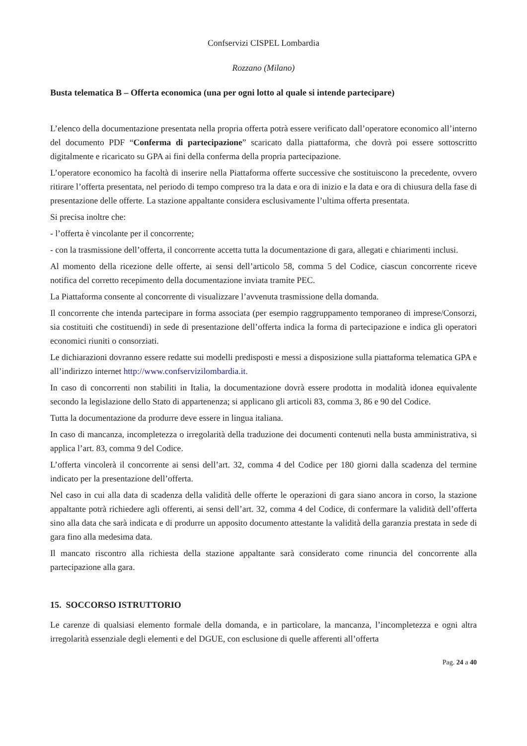Confservizi CISPEL Lombardia
Rozzano (Milano)
Busta telematica B – Offerta economica (una per ogni lotto al quale si intende partecipare)
L’elenco della documentazione presentata nella propria offerta potrà essere verificato dall’operatore economico all’interno del documento PDF “Conferma di partecipazione” scaricato dalla piattaforma, che dovrà poi essere sottoscritto digitalmente e ricaricato su GPA ai fini della conferma della propria partecipazione.
L’operatore economico ha facoltà di inserire nella Piattaforma offerte successive che sostituiscono la precedente, ovvero ritirare l’offerta presentata, nel periodo di tempo compreso tra la data e ora di inizio e la data e ora di chiusura della fase di presentazione delle offerte. La stazione appaltante considera esclusivamente l’ultima offerta presentata.
Si precisa inoltre che:
- l’offerta è vincolante per il concorrente;
- con la trasmissione dell’offerta, il concorrente accetta tutta la documentazione di gara, allegati e chiarimenti inclusi.
Al momento della ricezione delle offerte, ai sensi dell’articolo 58, comma 5 del Codice, ciascun concorrente riceve notifica del corretto recepimento della documentazione inviata tramite PEC.
La Piattaforma consente al concorrente di visualizzare l’avvenuta trasmissione della domanda.
Il concorrente che intenda partecipare in forma associata (per esempio raggruppamento temporaneo di imprese/Consorzi, sia costituiti che costituendi) in sede di presentazione dell’offerta indica la forma di partecipazione e indica gli operatori economici riuniti o consorziati.
Le dichiarazioni dovranno essere redatte sui modelli predisposti e messi a disposizione sulla piattaforma telematica GPA e all’indirizzo internet http://www.confservizilombardia.it.
In caso di concorrenti non stabiliti in Italia, la documentazione dovrà essere prodotta in modalità idonea equivalente secondo la legislazione dello Stato di appartenenza; si applicano gli articoli 83, comma 3, 86 e 90 del Codice.
Tutta la documentazione da produrre deve essere in lingua italiana.
In caso di mancanza, incompletezza o irregolarità della traduzione dei documenti contenuti nella busta amministrativa, si applica l’art. 83, comma 9 del Codice.
L’offerta vincolerà il concorrente ai sensi dell’art. 32, comma 4 del Codice per 180 giorni dalla scadenza del termine indicato per la presentazione dell’offerta.
Nel caso in cui alla data di scadenza della validità delle offerte le operazioni di gara siano ancora in corso, la stazione appaltante potrà richiedere agli offerenti, ai sensi dell’art. 32, comma 4 del Codice, di confermare la validità dell’offerta sino alla data che sarà indicata e di produrre un apposito documento attestante la validità della garanzia prestata in sede di gara fino alla medesima data.
Il mancato riscontro alla richiesta della stazione appaltante sarà considerato come rinuncia del concorrente alla partecipazione alla gara.
15. SOCCORSO ISTRUTTORIO
Le carenze di qualsiasi elemento formale della domanda, e in particolare, la mancanza, l’incompletezza e ogni altra irregolarità essenziale degli elementi e del DGUE, con esclusione di quelle afferenti all’offerta
Pag. 24 a 40